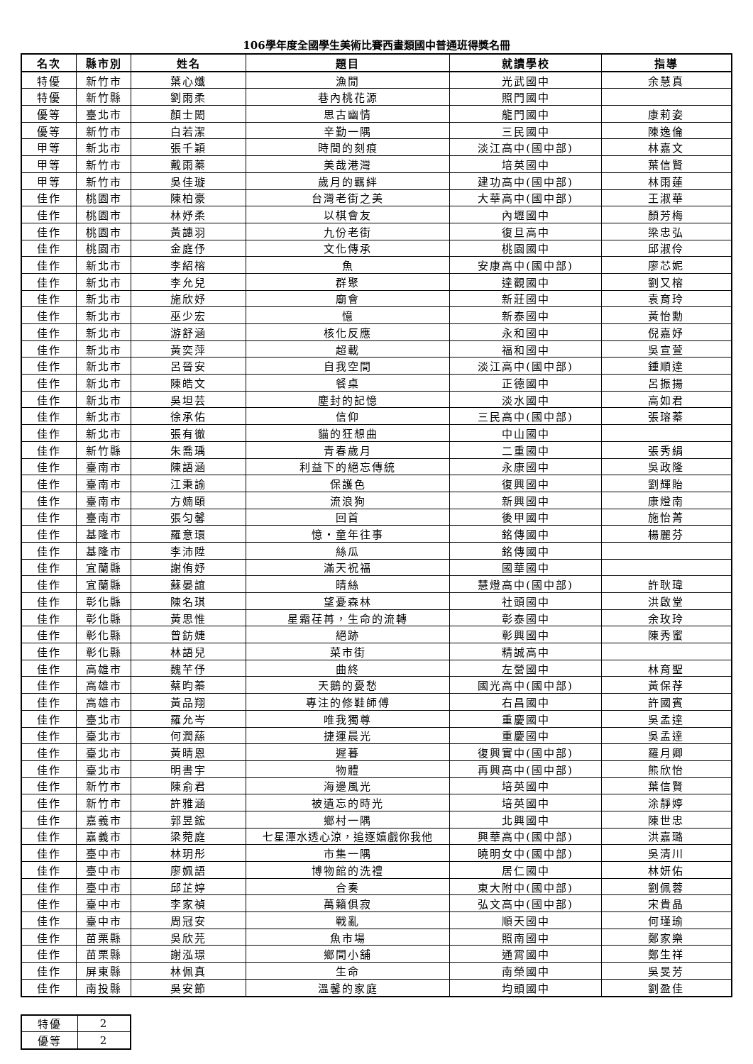106學年度全國學生美術比賽西畫類國中普通班得獎名冊
| 名次 | 縣市別 | 姓名 | 題目 | 就讀學校 | 指導 |
| --- | --- | --- | --- | --- | --- |
| 特優 | 新竹市 | 葉心孅 | 漁閒 | 光武國中 | 余慧真 |
| 特優 | 新竹縣 | 劉雨柔 | 巷內桃花源 | 照門國中 | |
| 優等 | 臺北市 | 顏士閎 | 思古幽情 | 龍門國中 | 康莉姿 |
| 優等 | 新竹市 | 白若潔 | 辛勤一隅 | 三民國中 | 陳逸倫 |
| 甲等 | 新北市 | 張千穎 | 時間的刻痕 | 淡江高中(國中部) | 林嘉文 |
| 甲等 | 新竹市 | 戴雨蓁 | 美哉港灣 | 培英國中 | 葉信賢 |
| 甲等 | 新竹市 | 吳佳璇 | 歲月的羈絆 | 建功高中(國中部) | 林雨蓮 |
| 佳作 | 桃園市 | 陳柏豪 | 台灣老街之美 | 大華高中(國中部) | 王淑華 |
| 佳作 | 桃園市 | 林妤柔 | 以棋會友 | 內壢國中 | 顏芳梅 |
| 佳作 | 桃園市 | 黃譓羽 | 九份老街 | 復旦高中 | 梁忠弘 |
| 佳作 | 桃園市 | 金庭伃 | 文化傳承 | 桃園國中 | 邱淑伶 |
| 佳作 | 新北市 | 李紹榕 | 魚 | 安康高中(國中部) | 廖芯妮 |
| 佳作 | 新北市 | 李允兒 | 群聚 | 達觀國中 | 劉又榕 |
| 佳作 | 新北市 | 施欣妤 | 廟會 | 新莊國中 | 袁育玲 |
| 佳作 | 新北市 | 巫少宏 | 憶 | 新泰國中 | 黃怡勳 |
| 佳作 | 新北市 | 游舒涵 | 核化反應 | 永和國中 | 倪嘉妤 |
| 佳作 | 新北市 | 黃奕萍 | 超載 | 福和國中 | 吳宣萱 |
| 佳作 | 新北市 | 呂晉安 | 自我空間 | 淡江高中(國中部) | 鍾順達 |
| 佳作 | 新北市 | 陳皓文 | 餐桌 | 正德國中 | 呂振揚 |
| 佳作 | 新北市 | 吳坦芸 | 塵封的記憶 | 淡水國中 | 高如君 |
| 佳作 | 新北市 | 徐承佑 | 信仰 | 三民高中(國中部) | 張瑢蓁 |
| 佳作 | 新北市 | 張有徹 | 貓的狂想曲 | 中山國中 | |
| 佳作 | 新竹縣 | 朱喬瑀 | 青春歲月 | 二重國中 | 張秀絹 |
| 佳作 | 臺南市 | 陳語涵 | 利益下的絕忘傳統 | 永康國中 | 吳政隆 |
| 佳作 | 臺南市 | 江秉諭 | 保護色 | 復興國中 | 劉輝貽 |
| 佳作 | 臺南市 | 方婻頤 | 流浪狗 | 新興國中 | 康燈南 |
| 佳作 | 臺南市 | 張匀馨 | 回首 | 後甲國中 | 施怡菁 |
| 佳作 | 基隆市 | 羅意環 | 憶‧童年往事 | 銘傳國中 | 楊麗芬 |
| 佳作 | 基隆市 | 李沛陞 | 絲瓜 | 銘傳國中 | |
| 佳作 | 宜蘭縣 | 謝侑妤 | 滿天祝福 | 國華國中 | |
| 佳作 | 宜蘭縣 | 蘇晏誼 | 晴絲 | 慧燈高中(國中部) | 許耿瑋 |
| 佳作 | 彰化縣 | 陳名琪 | 望憂森林 | 社頭國中 | 洪啟堂 |
| 佳作 | 彰化縣 | 黃思惟 | 星霜荏苒，生命的流轉 | 彰泰國中 | 余玫玲 |
| 佳作 | 彰化縣 | 曾鈁婕 | 絕跡 | 彰興國中 | 陳秀蜜 |
| 佳作 | 彰化縣 | 林語兒 | 菜市街 | 精誠高中 | |
| 佳作 | 高雄市 | 魏芊伃 | 曲終 | 左營國中 | 林育聖 |
| 佳作 | 高雄市 | 蔡昀蓁 | 天鵝的憂愁 | 國光高中(國中部) | 黃保荐 |
| 佳作 | 高雄市 | 黃品翔 | 專注的修鞋師傅 | 右昌國中 | 許國賓 |
| 佳作 | 臺北市 | 羅允岑 | 唯我獨尊 | 重慶國中 | 吳孟達 |
| 佳作 | 臺北市 | 何潤蕬 | 捷運晨光 | 重慶國中 | 吳孟達 |
| 佳作 | 臺北市 | 黃晴恩 | 遲暮 | 復興實中(國中部) | 羅月卿 |
| 佳作 | 臺北市 | 明書宇 | 物體 | 再興高中(國中部) | 熊欣怡 |
| 佳作 | 新竹市 | 陳俞君 | 海邊風光 | 培英國中 | 葉信賢 |
| 佳作 | 新竹市 | 許雅涵 | 被遺忘的時光 | 培英國中 | 涂靜婷 |
| 佳作 | 嘉義市 | 郭昱鋐 | 鄉村一隅 | 北興國中 | 陳世忠 |
| 佳作 | 嘉義市 | 梁菀庭 | 七星潭水透心涼，追逐嬉戲你我他 | 興華高中(國中部) | 洪嘉璐 |
| 佳作 | 臺中市 | 林玥彤 | 市集一隅 | 曉明女中(國中部) | 吳清川 |
| 佳作 | 臺中市 | 廖姵語 | 博物館的洗禮 | 居仁國中 | 林妍佑 |
| 佳作 | 臺中市 | 邱芷婷 | 合奏 | 東大附中(國中部) | 劉佩蓉 |
| 佳作 | 臺中市 | 李家禎 | 萬籟俱寂 | 弘文高中(國中部) | 宋貴晶 |
| 佳作 | 臺中市 | 周冠安 | 戰亂 | 順天國中 | 何瑾瑜 |
| 佳作 | 苗栗縣 | 吳欣芫 | 魚市場 | 照南國中 | 鄭家樂 |
| 佳作 | 苗栗縣 | 謝泓璟 | 鄉間小舖 | 通霄國中 | 鄭生祥 |
| 佳作 | 屏東縣 | 林佩真 | 生命 | 南榮國中 | 吳旻芳 |
| 佳作 | 南投縣 | 吳安節 | 溫馨的家庭 | 均頭國中 | 劉盈佳 |
| 特優 | 2 |
| 優等 | 2 |